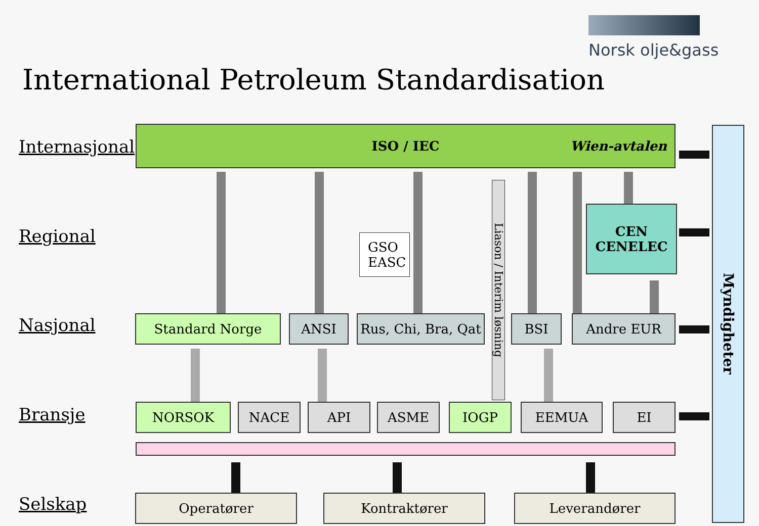Norsk olje&gass
International Petroleum Standardisation
Internasjonal
Regional
Nasjonal
Bransje
Selskap
ISO / IEC Wien-avtalen
Myndigheter
GSO
EASC
Liason / Interim løsning
CEN
CENELEC
Standard Norge ANSI
Rus, Chi, Bra, Qat
BSI Andre EUR
NORSOK NACE API ASME IOGP EEMUA EI
Operatører Kontraktører Leverandører